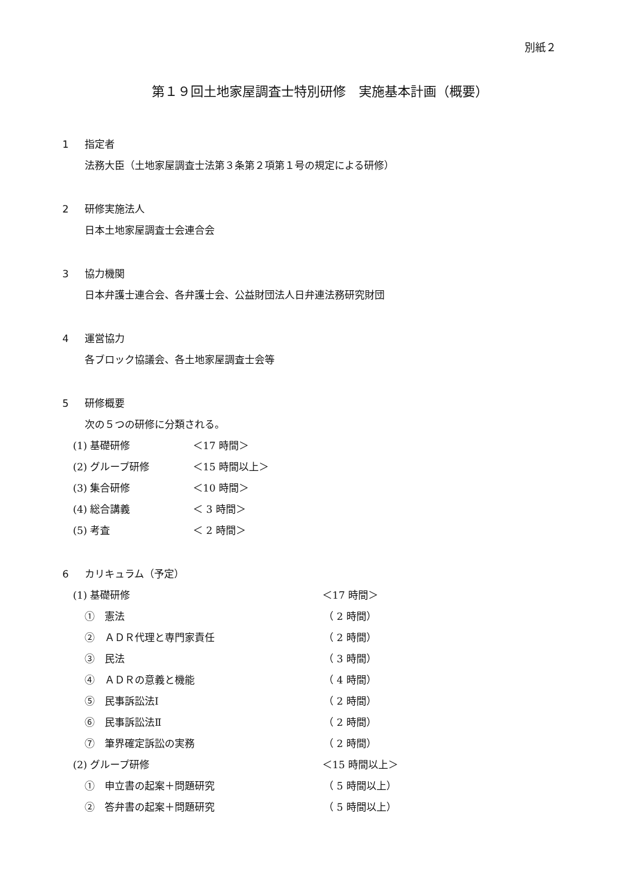別紙２
第１９回土地家屋調査士特別研修　実施基本計画（概要）
1 指定者
法務大臣（土地家屋調査士法第３条第２項第１号の規定による研修）
2 研修実施法人
日本土地家屋調査士会連合会
3 協力機関
日本弁護士連合会、各弁護士会、公益財団法人日弁連法務研究財団
4 運営協力
各ブロック協議会、各土地家屋調査士会等
5 研修概要
次の５つの研修に分類される。
(1) 基礎研修 ＜17 時間＞
(2) グループ研修 ＜15 時間以上＞
(3) 集合研修 ＜10 時間＞
(4) 総合講義 ＜ 3 時間＞
(5) 考査 ＜ 2 時間＞
6 カリキュラム（予定）
(1) 基礎研修 ＜17 時間＞
①　憲法 （ 2 時間）
②　ＡＤＲ代理と専門家責任 （ 2 時間）
③　民法 （ 3 時間）
④　ＡＤＲの意義と機能 （ 4 時間）
⑤　民事訴訟法Ⅰ （ 2 時間）
⑥　民事訴訟法Ⅱ （ 2 時間）
⑦　筆界確定訴訟の実務 （ 2 時間）
(2) グループ研修 ＜15 時間以上＞
①　申立書の起案＋問題研究 （ 5 時間以上）
②　答弁書の起案＋問題研究 （ 5 時間以上）